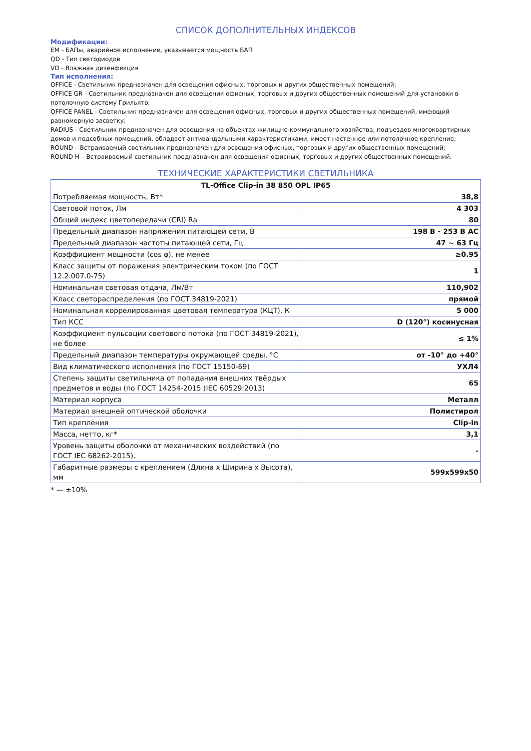СПИСОК ДОПОЛНИТЕЛЬНЫХ ИНДЕКСОВ
Модификации:
EM - БАПы, аварийное исполнение, указывается мощность БАП
QD - Тип светодиодов
VD - Влажная дизенфекция
Тип исполнения:
OFFICE - Светильник предназначен для освещения офисных, торговых и других общественных помещений;
OFFICE GR - Светильник предназначен для освещения офисных, торговых и других общественных помещений для установки в потолочную систему Грильято;
OFFICE PANEL - Светильник предназначен для освещения офисных, торговых и других общественных помещений, имеющий равномерную засветку;
RADIUS - Светильник предназначен для освещения на объектах жилищно-коммунального хозяйства, подъездов многоквартирных домов и подсобных помещений, обладает антивандальными характеристиками, имеет настенное или потолочное крепление;
ROUND – Встраиваемый светильник предназначен для освещения офисных, торговых и других общественных помещений;
ROUND H – Встраиваемый светильник предназначен для освещения офисных, торговых и других общественных помещений.
ТЕХНИЧЕСКИЕ ХАРАКТЕРИСТИКИ СВЕТИЛЬНИКА
| TL-Office Clip-in 38 850 OPL IP65 | |
| --- | --- |
| Потребляемая мощность, Вт* | 38,8 |
| Световой поток, Лм | 4 303 |
| Общий индекс цветопередачи (CRI) Ra | 80 |
| Предельный диапазон напряжения питающей сети, В | 198 В - 253 В AC |
| Предельный диапазон частоты питающей сети, Гц | 47 ~ 63 Гц |
| Коэффициент мощности (cos φ), не менее | ≥0.95 |
| Класс защиты от поражения электрическим током (по ГОСТ 12.2.007.0-75) | 1 |
| Номинальная световая отдача, Лм/Вт | 110,902 |
| Класс светораспределения (по ГОСТ 34819-2021) | прямой |
| Номинальная коррелированная цветовая температура (КЦТ), К | 5 000 |
| Тип КСС | D (120°) косинусная |
| Коэффициент пульсации светового потока (по ГОСТ 34819-2021), не более | ≤ 1% |
| Предельный диапазон температуры окружающей среды, °C | от -10° до +40° |
| Вид климатического исполнения (по ГОСТ 15150-69) | УХЛ4 |
| Степень защиты светильника от попадания внешних твёрдых предметов и воды (по ГОСТ 14254-2015 (IEC 60529:2013) | 65 |
| Материал корпуса | Металл |
| Материал внешней оптической оболочки | Полистирол |
| Тип крепления | Clip-in |
| Масса, нетто, кг* | 3,1 |
| Уровень защиты оболочки от механических воздействий (по ГОСТ IEC 68262-2015). | - |
| Габаритные размеры с креплением (Длина x Ширина x Высота), мм | 599x599x50 |
* — ±10%